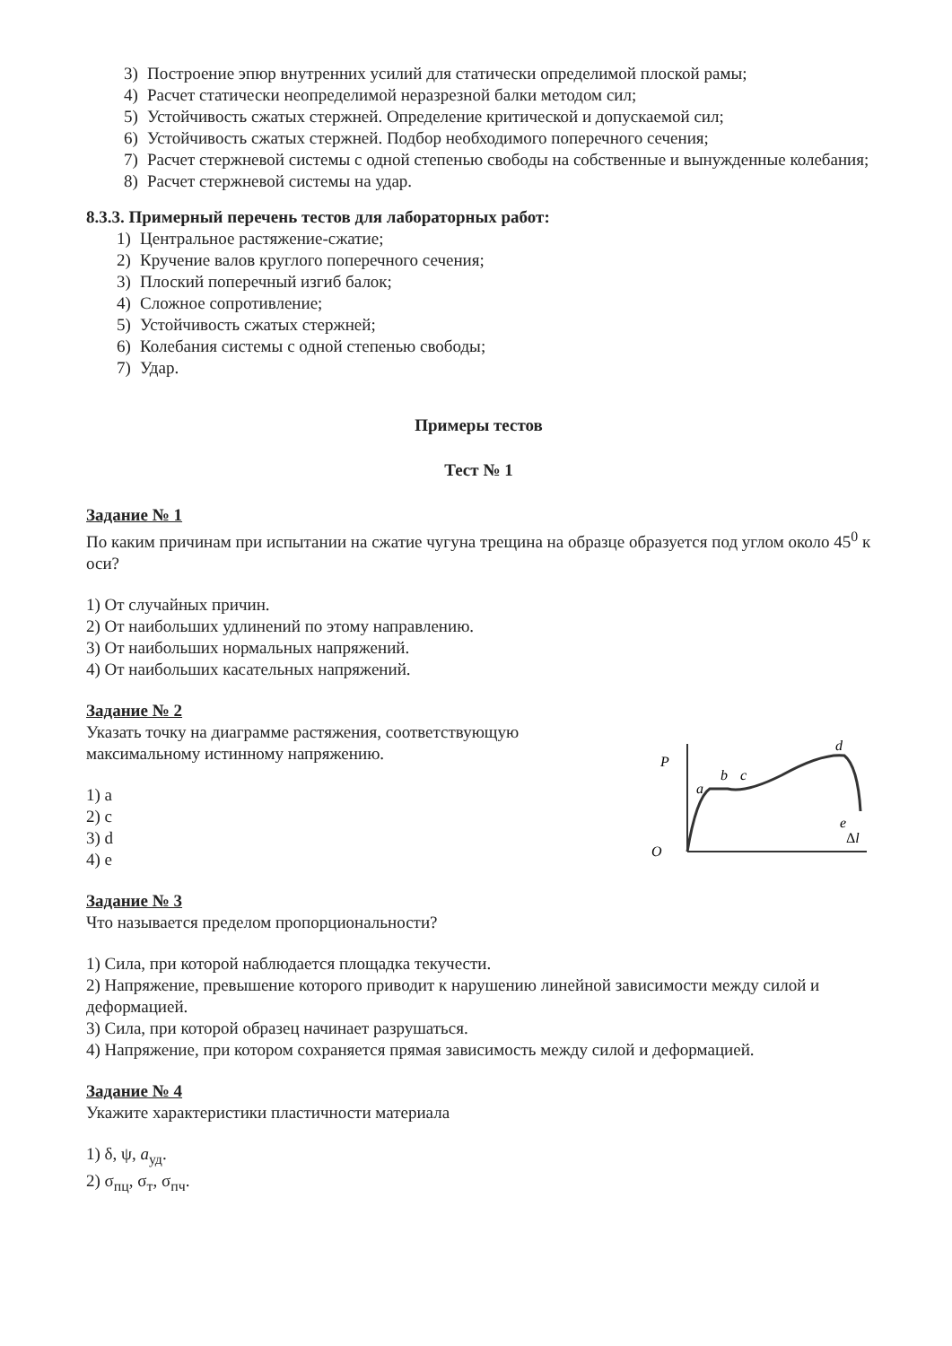3) Построение эпюр внутренних усилий для статически определимой плоской рамы;
4) Расчет статически неопределимой неразрезной балки методом сил;
5) Устойчивость сжатых стержней. Определение критической и допускаемой сил;
6) Устойчивость сжатых стержней. Подбор необходимого поперечного сечения;
7) Расчет стержневой системы с одной степенью свободы на собственные и вынужденные колебания;
8) Расчет стержневой системы на удар.
8.3.3. Примерный перечень тестов для лабораторных работ:
1) Центральное растяжение-сжатие;
2) Кручение валов круглого поперечного сечения;
3) Плоский поперечный изгиб балок;
4) Сложное сопротивление;
5) Устойчивость сжатых стержней;
6) Колебания системы с одной степенью свободы;
7) Удар.
Примеры тестов
Тест № 1
Задание № 1
По каким причинам при испытании на сжатие чугуна трещина на образце образуется под углом около 45<sup>0</sup> к оси?
1) От случайных причин.
2) От наибольших удлинений по этому направлению.
3) От наибольших нормальных напряжений.
4) От наибольших касательных напряжений.
Задание № 2
Указать точку на диаграмме растяжения, соответствующую
максимальному истинному напряжению.
1) a
2) c
3) d
4) e
P
a
b
c
d
e
O
Δl
Задание № 3
Что называется пределом пропорциональности?
1) Сила, при которой наблюдается площадка текучести.
2) Напряжение, превышение которого приводит к нарушению линейной зависимости между силой и деформацией.
3) Сила, при которой образец начинает разрушаться.
4) Напряжение, при котором сохраняется прямая зависимость между силой и деформацией.
Задание № 4
Укажите характеристики пластичности материала
1) δ, ψ, a<sub>уд</sub>.
2) σ<sub>пц</sub>, σ<sub>т</sub>, σ<sub>пч</sub>.